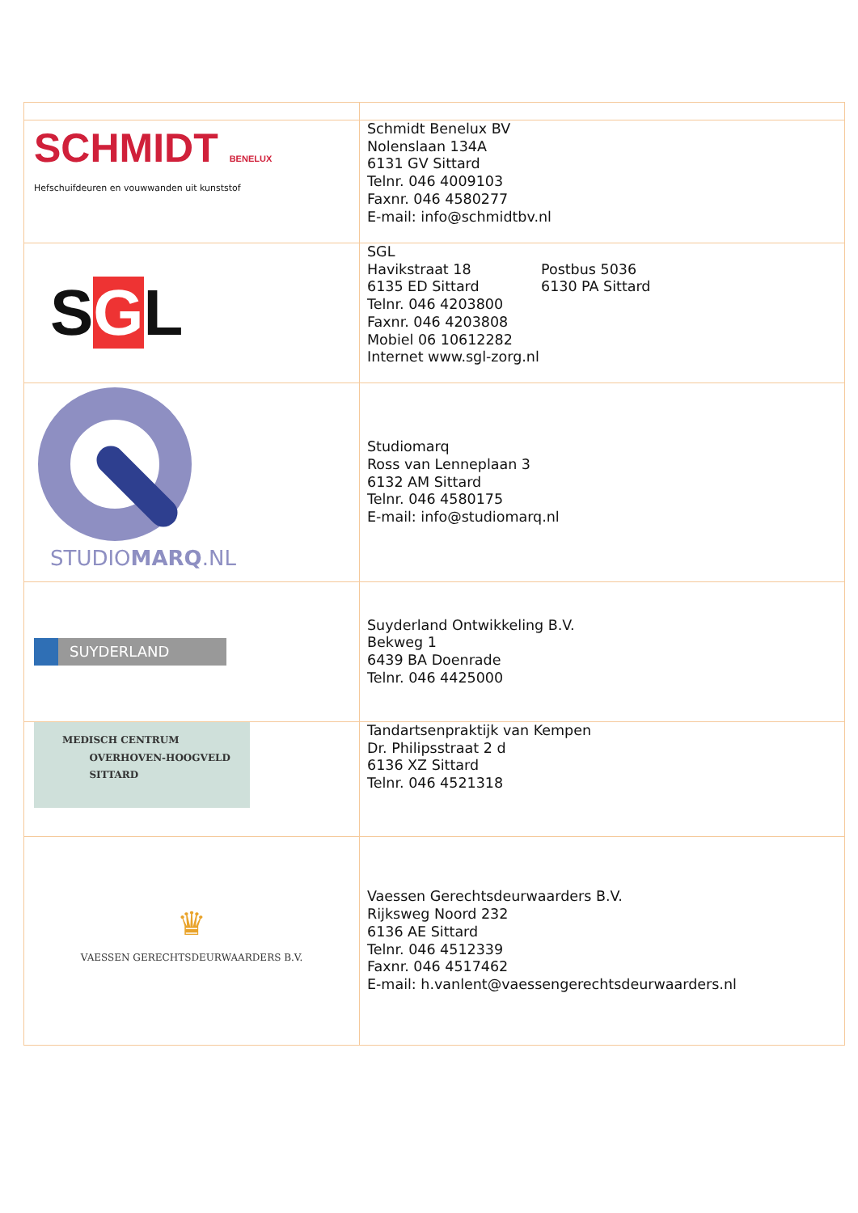| SCHMIDT BENELUX Hefschuifdeuren en vouwwanden uit kunststof | Schmidt Benelux BV Nolenslaan 134A 6131 GV Sittard Telnr. 046 4009103 Faxnr. 046 4580277 E-mail: info@schmidtbv.nl |
| S G L | SGL Havikstraat 18 6135 ED Sittard Postbus 5036 6130 PA Sittard Telnr. 046 4203800 Faxnr. 046 4203808 Mobiel 06 10612282 Internet www.sgl-zorg.nl |
| STUDIO MARQ .NL | Studiomarq Ross van Lenneplaan 3 6132 AM Sittard Telnr. 046 4580175 E-mail: info@studiomarq.nl |
| SUYDERLAND | Suyderland Ontwikkeling B.V. Bekweg 1 6439 BA Doenrade Telnr. 046 4425000 |
| MEDISCH CENTRUM OVERHOVEN-HOOGVELD SITTARD | Tandartsenpraktijk van Kempen Dr. Philipsstraat 2 d 6136 XZ Sittard Telnr. 046 4521318 |
| ♛ VAESSEN GERECHTSDEURWAARDERS B.V. | Vaessen Gerechtsdeurwaarders B.V. Rijksweg Noord 232 6136 AE Sittard Telnr. 046 4512339 Faxnr. 046 4517462 E-mail: h.vanlent@vaessengerechtsdeurwaarders.nl |